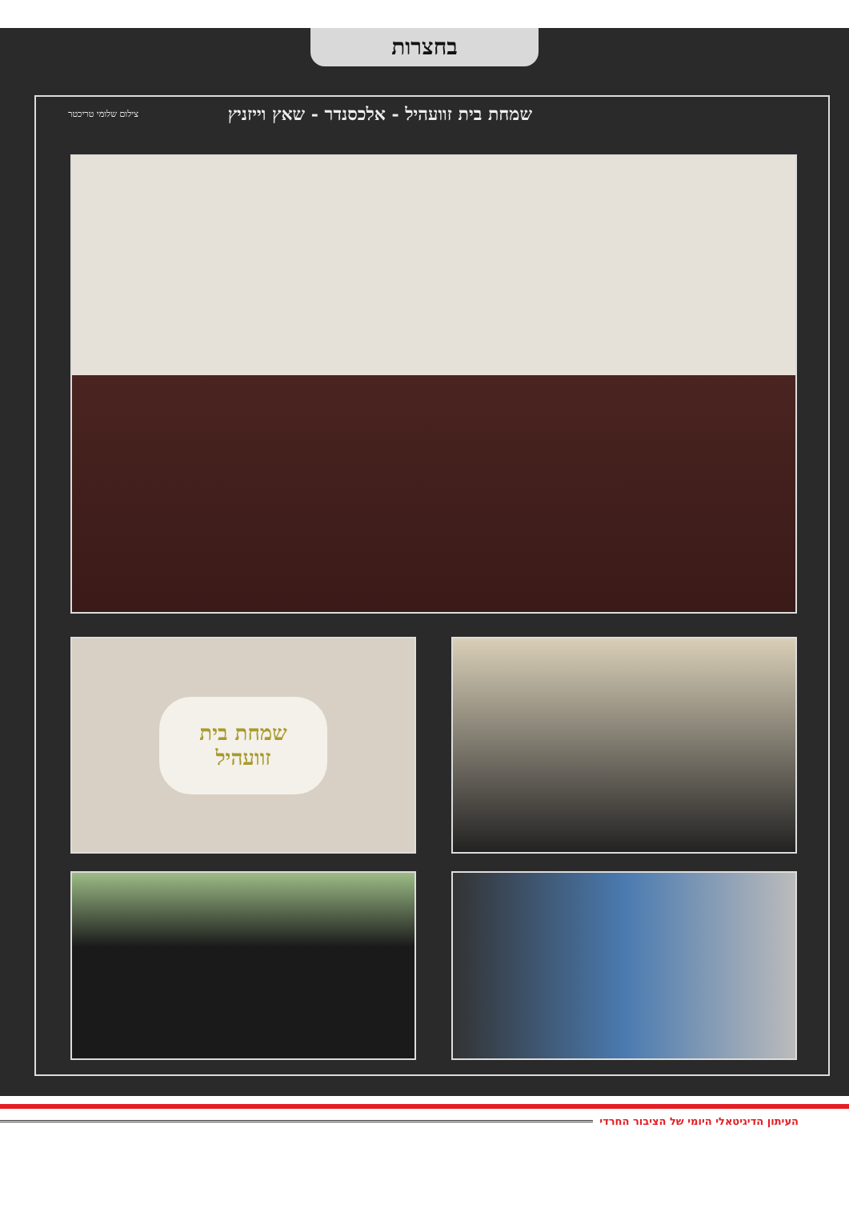בחצרות
שמחת בית זוועהיל - אלכסנדר - שאץ וייזניץ
צילום שלומי טריכטר
שמחת בית
זוועהיל
העיתון הדיגיטאלי היומי של הציבור החרדי